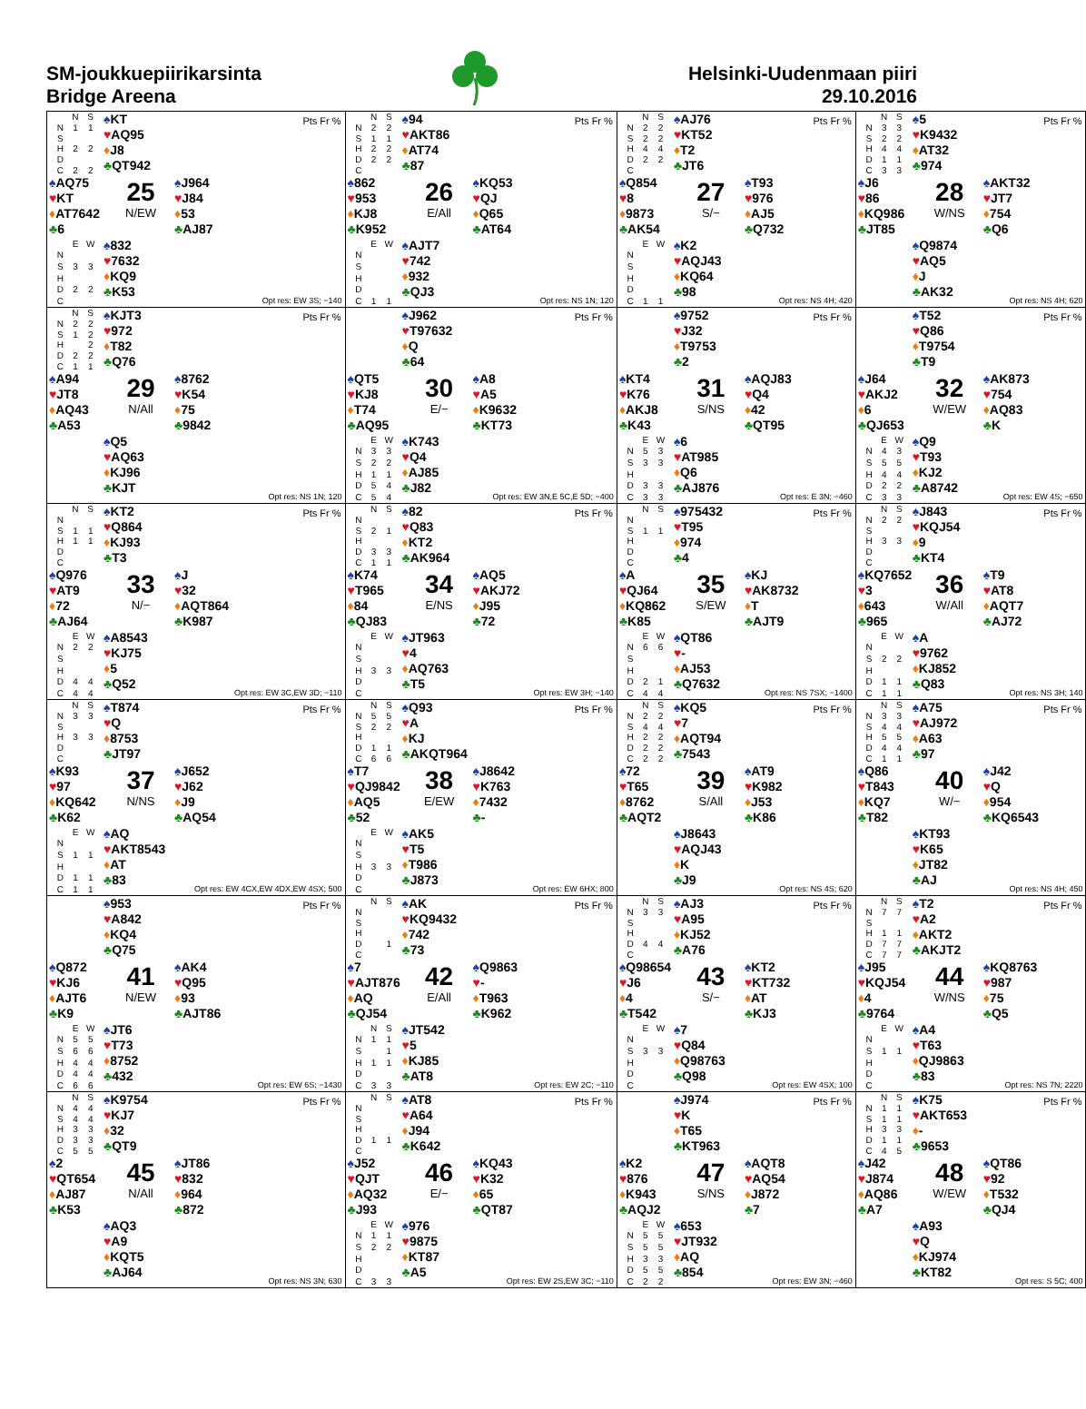SM-joukkuepiirikarsinta
Bridge Areena
Helsinki-Uudenmaan piiri
29.10.2016
| / / N / S / / --- / --- / --- / / N / 1 / 1 / / S / / / / H / 2 / 2 / / D / / / / C / 2 / 2 / ♠ KT ♥ AQ95 ♦ J8 ♣ QT942 Pts Fr % ♠ AQ75 ♥ KT ♦ AT7642 ♣ 6 25 N/EW ♠ J964 ♥ J84 ♦ 53 ♣ AJ87 / / E / W / / --- / --- / --- / / N / / / / S / 3 / 3 / / H / / / / D / 2 / 2 / / C / / / ♠ 832 ♥ 7632 ♦ KQ9 ♣ K53 Opt res: EW 3S; −140 | / / N / S / / --- / --- / --- / / N / 2 / 2 / / S / 1 / 1 / / H / 2 / 2 / / D / 2 / 2 / / C / / / ♠ 94 ♥ AKT86 ♦ AT74 ♣ 87 Pts Fr % ♠ 862 ♥ 953 ♦ KJ8 ♣ K952 26 E/All ♠ KQ53 ♥ QJ ♦ Q65 ♣ AT64 / / E / W / / --- / --- / --- / / N / / / / S / / / / H / / / / D / / / / C / 1 / 1 / ♠ AJT7 ♥ 742 ♦ 932 ♣ QJ3 Opt res: NS 1N; 120 | / / N / S / / --- / --- / --- / / N / 2 / 2 / / S / 2 / 2 / / H / 4 / 4 / / D / 2 / 2 / / C / / / ♠ AJ76 ♥ KT52 ♦ T2 ♣ JT6 Pts Fr % ♠ Q854 ♥ 8 ♦ 9873 ♣ AK54 27 S/− ♠ T93 ♥ 976 ♦ AJ5 ♣ Q732 / / E / W / / --- / --- / --- / / N / / / / S / / / / H / / / / D / / / / C / 1 / 1 / ♠ K2 ♥ AQJ43 ♦ KQ64 ♣ 98 Opt res: NS 4H; 420 | / / N / S / / --- / --- / --- / / N / 3 / 3 / / S / 2 / 2 / / H / 4 / 4 / / D / 1 / 1 / / C / 3 / 3 / ♠ 5 ♥ K9432 ♦ AT32 ♣ 974 Pts Fr % ♠ J6 ♥ 86 ♦ KQ986 ♣ JT85 28 W/NS ♠ AKT32 ♥ JT7 ♦ 754 ♣ Q6 ♠ Q9874 ♥ AQ5 ♦ J ♣ AK32 Opt res: NS 4H; 620 |
| / / N / S / / --- / --- / --- / / N / 2 / 2 / / S / 1 / 2 / / H / / 2 / / D / 2 / 2 / / C / 1 / 1 / ♠ KJT3 ♥ 972 ♦ T82 ♣ Q76 Pts Fr % ♠ A94 ♥ JT8 ♦ AQ43 ♣ A53 29 N/All ♠ 8762 ♥ K54 ♦ 75 ♣ 9842 ♠ Q5 ♥ AQ63 ♦ KJ96 ♣ KJT Opt res: NS 1N; 120 | ♠ J962 ♥ T97632 ♦ Q ♣ 64 Pts Fr % ♠ QT5 ♥ KJ8 ♦ T74 ♣ AQ95 30 E/− ♠ A8 ♥ A5 ♦ K9632 ♣ KT73 / / E / W / / --- / --- / --- / / N / 3 / 3 / / S / 2 / 2 / / H / 1 / 1 / / D / 5 / 4 / / C / 5 / 4 / ♠ K743 ♥ Q4 ♦ AJ85 ♣ J82 Opt res: EW 3N,E 5C,E 5D; −400 | ♠ 9752 ♥ J32 ♦ T9753 ♣ 2 Pts Fr % ♠ KT4 ♥ K76 ♦ AKJ8 ♣ K43 31 S/NS ♠ AQJ83 ♥ Q4 ♦ 42 ♣ QT95 / / E / W / / --- / --- / --- / / N / 5 / 3 / / S / 3 / 3 / / H / / / / D / 3 / 3 / / C / 3 / 3 / ♠ 6 ♥ AT985 ♦ Q6 ♣ AJ876 Opt res: E 3N; −460 | ♠ T52 ♥ Q86 ♦ T9754 ♣ T9 Pts Fr % ♠ J64 ♥ AKJ2 ♦ 6 ♣ QJ653 32 W/EW ♠ AK873 ♥ 754 ♦ AQ83 ♣ K / / E / W / / --- / --- / --- / / N / 4 / 3 / / S / 5 / 5 / / H / 4 / 4 / / D / 2 / 2 / / C / 3 / 3 / ♠ Q9 ♥ T93 ♦ KJ2 ♣ A8742 Opt res: EW 4S; −650 |
| / / N / S / / --- / --- / --- / / N / / / / S / 1 / 1 / / H / 1 / 1 / / D / / / / C / / / ♠ KT2 ♥ Q864 ♦ KJ93 ♣ T3 Pts Fr % ♠ Q976 ♥ AT9 ♦ 72 ♣ AJ64 33 N/− ♠ J ♥ 32 ♦ AQT864 ♣ K987 / / E / W / / --- / --- / --- / / N / 2 / 2 / / S / / / / H / / / / D / 4 / 4 / / C / 4 / 4 / ♠ A8543 ♥ KJ75 ♦ 5 ♣ Q52 Opt res: EW 3C,EW 3D; −110 | / / N / S / / --- / --- / --- / / N / / / / S / 2 / 1 / / H / / / / D / 3 / 3 / / C / 1 / 1 / ♠ 82 ♥ Q83 ♦ KT2 ♣ AK964 Pts Fr % ♠ K74 ♥ T965 ♦ 84 ♣ QJ83 34 E/NS ♠ AQ5 ♥ AKJ72 ♦ J95 ♣ 72 / / E / W / / --- / --- / --- / / N / / / / S / / / / H / 3 / 3 / / D / / / / C / / / ♠ JT963 ♥ 4 ♦ AQ763 ♣ T5 Opt res: EW 3H; −140 | / / N / S / / --- / --- / --- / / N / / / / S / 1 / 1 / / H / / / / D / / / / C / / / ♠ 975432 ♥ T95 ♦ 974 ♣ 4 Pts Fr % ♠ A ♥ QJ64 ♦ KQ862 ♣ K85 35 S/EW ♠ KJ ♥ AK8732 ♦ T ♣ AJT9 / / E / W / / --- / --- / --- / / N / 6 / 6 / / S / / / / H / / / / D / 2 / 1 / / C / 4 / 4 / ♠ QT86 ♥ - ♦ AJ53 ♣ Q7632 Opt res: NS 7SX; −1400 | / / N / S / / --- / --- / --- / / N / 2 / 2 / / S / / / / H / 3 / 3 / / D / / / / C / / / ♠ J843 ♥ KQJ54 ♦ 9 ♣ KT4 Pts Fr % ♠ KQ7652 ♥ 3 ♦ 643 ♣ 965 36 W/All ♠ T9 ♥ AT8 ♦ AQT7 ♣ AJ72 / / E / W / / --- / --- / --- / / N / / / / S / 2 / 2 / / H / / / / D / 1 / 1 / / C / 1 / 1 / ♠ A ♥ 9762 ♦ KJ852 ♣ Q83 Opt res: NS 3H; 140 |
| / / N / S / / --- / --- / --- / / N / 3 / 3 / / S / / / / H / 3 / 3 / / D / / / / C / / / ♠ T874 ♥ Q ♦ 8753 ♣ JT97 Pts Fr % ♠ K93 ♥ 97 ♦ KQ642 ♣ K62 37 N/NS ♠ J652 ♥ J62 ♦ J9 ♣ AQ54 / / E / W / / --- / --- / --- / / N / / / / S / 1 / 1 / / H / / / / D / 1 / 1 / / C / 1 / 1 / ♠ AQ ♥ AKT8543 ♦ AT ♣ 83 Opt res: EW 4CX,EW 4DX,EW 4SX; 500 | / / N / S / / --- / --- / --- / / N / 5 / 5 / / S / 2 / 2 / / H / / / / D / 1 / 1 / / C / 6 / 6 / ♠ Q93 ♥ A ♦ KJ ♣ AKQT964 Pts Fr % ♠ T7 ♥ QJ9842 ♦ AQ5 ♣ 52 38 E/EW ♠ J8642 ♥ K763 ♦ 7432 ♣ - / / E / W / / --- / --- / --- / / N / / / / S / / / / H / 3 / 3 / / D / / / / C / / / ♠ AK5 ♥ T5 ♦ T986 ♣ J873 Opt res: EW 6HX; 800 | / / N / S / / --- / --- / --- / / N / 2 / 2 / / S / 4 / 4 / / H / 2 / 2 / / D / 2 / 2 / / C / 2 / 2 / ♠ KQ5 ♥ 7 ♦ AQT94 ♣ 7543 Pts Fr % ♠ 72 ♥ T65 ♦ 8762 ♣ AQT2 39 S/All ♠ AT9 ♥ K982 ♦ J53 ♣ K86 ♠ J8643 ♥ AQJ43 ♦ K ♣ J9 Opt res: NS 4S; 620 | / / N / S / / --- / --- / --- / / N / 3 / 3 / / S / 4 / 4 / / H / 5 / 5 / / D / 4 / 4 / / C / 1 / 1 / ♠ A75 ♥ AJ972 ♦ A63 ♣ 97 Pts Fr % ♠ Q86 ♥ T843 ♦ KQ7 ♣ T82 40 W/− ♠ J42 ♥ Q ♦ 954 ♣ KQ6543 ♠ KT93 ♥ K65 ♦ JT82 ♣ AJ Opt res: NS 4H; 450 |
| ♠ 953 ♥ A842 ♦ KQ4 ♣ Q75 Pts Fr % ♠ Q872 ♥ KJ6 ♦ AJT6 ♣ K9 41 N/EW ♠ AK4 ♥ Q95 ♦ 93 ♣ AJT86 / / E / W / / --- / --- / --- / / N / 5 / 5 / / S / 6 / 6 / / H / 4 / 4 / / D / 4 / 4 / / C / 6 / 6 / ♠ JT6 ♥ T73 ♦ 8752 ♣ 432 Opt res: EW 6S; −1430 | / / N / S / / --- / --- / --- / / N / / / / S / / / / H / / / / D / / 1 / / C / / / ♠ AK ♥ KQ9432 ♦ 742 ♣ 73 Pts Fr % ♠ 7 ♥ AJT876 ♦ AQ ♣ QJ54 42 E/All ♠ Q9863 ♥ - ♦ T963 ♣ K962 / / N / S / / --- / --- / --- / / N / 1 / 1 / / S / / 1 / / H / 1 / 1 / / D / / / / C / 3 / 3 / ♠ JT542 ♥ 5 ♦ KJ85 ♣ AT8 Opt res: EW 2C; −110 | / / N / S / / --- / --- / --- / / N / 3 / 3 / / S / / / / H / / / / D / 4 / 4 / / C / / / ♠ AJ3 ♥ A95 ♦ KJ52 ♣ A76 Pts Fr % ♠ Q98654 ♥ J6 ♦ 4 ♣ T542 43 S/− ♠ KT2 ♥ KT732 ♦ AT ♣ KJ3 / / E / W / / --- / --- / --- / / N / / / / S / 3 / 3 / / H / / / / D / / / / C / / / ♠ 7 ♥ Q84 ♦ Q98763 ♣ Q98 Opt res: EW 4SX; 100 | / / N / S / / --- / --- / --- / / N / 7 / 7 / / S / / / / H / 1 / 1 / / D / 7 / 7 / / C / 7 / 7 / ♠ T2 ♥ A2 ♦ AKT2 ♣ AKJT2 Pts Fr % ♠ J95 ♥ KQJ54 ♦ 4 ♣ 9764 44 W/NS ♠ KQ8763 ♥ 987 ♦ 75 ♣ Q5 / / E / W / / --- / --- / --- / / N / / / / S / 1 / 1 / / H / / / / D / / / / C / / / ♠ A4 ♥ T63 ♦ QJ9863 ♣ 83 Opt res: NS 7N; 2220 |
| / / N / S / / --- / --- / --- / / N / 4 / 4 / / S / 4 / 4 / / H / 3 / 3 / / D / 3 / 3 / / C / 5 / 5 / ♠ K9754 ♥ KJ7 ♦ 32 ♣ QT9 Pts Fr % ♠ 2 ♥ QT654 ♦ AJ87 ♣ K53 45 N/All ♠ JT86 ♥ 832 ♦ 964 ♣ 872 ♠ AQ3 ♥ A9 ♦ KQT5 ♣ AJ64 Opt res: NS 3N; 630 | / / N / S / / --- / --- / --- / / N / / / / S / / / / H / / / / D / 1 / 1 / / C / / / ♠ AT8 ♥ A64 ♦ J94 ♣ K642 Pts Fr % ♠ J52 ♥ QJT ♦ AQ32 ♣ J93 46 E/− ♠ KQ43 ♥ K32 ♦ 65 ♣ QT87 / / E / W / / --- / --- / --- / / N / 1 / 1 / / S / 2 / 2 / / H / / / / D / / / / C / 3 / 3 / ♠ 976 ♥ 9875 ♦ KT87 ♣ A5 Opt res: EW 2S,EW 3C; −110 | ♠ J974 ♥ K ♦ T65 ♣ KT963 Pts Fr % ♠ K2 ♥ 876 ♦ K943 ♣ AQJ2 47 S/NS ♠ AQT8 ♥ AQ54 ♦ J872 ♣ 7 / / E / W / / --- / --- / --- / / N / 5 / 5 / / S / 5 / 5 / / H / 3 / 3 / / D / 5 / 5 / / C / 2 / 2 / ♠ 653 ♥ JT932 ♦ AQ ♣ 854 Opt res: EW 3N; −460 | / / N / S / / --- / --- / --- / / N / 1 / 1 / / S / 1 / 1 / / H / 3 / 3 / / D / 1 / 1 / / C / 4 / 5 / ♠ K75 ♥ AKT653 ♦ - ♣ 9653 Pts Fr % ♠ J42 ♥ J874 ♦ AQ86 ♣ A7 48 W/EW ♠ QT86 ♥ 92 ♦ T532 ♣ QJ4 ♠ A93 ♥ Q ♦ KJ974 ♣ KT82 Opt res: S 5C; 400 |